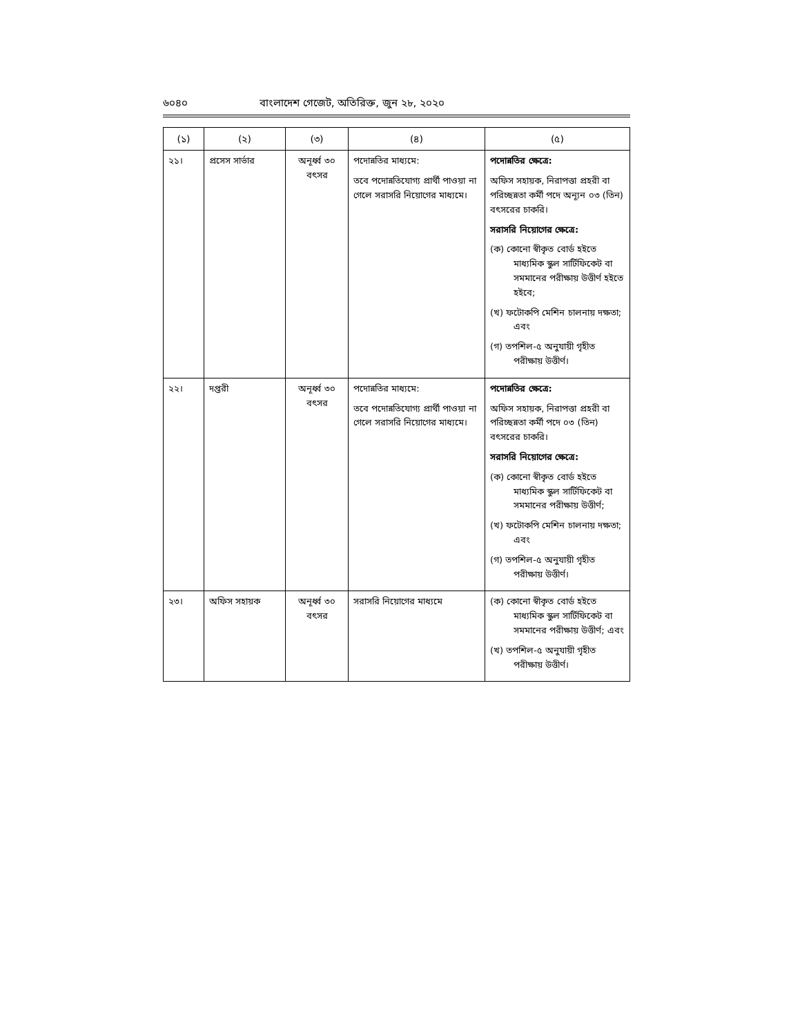৬০৪০ বাংলাদেশ গেজেট, অতিরিক্ত, জুন ২৮, ২০২০
| (১) | (২) | (৩) | (৪) | (৫) |
| --- | --- | --- | --- | --- |
| ২১। | প্রসেস সার্ভার | অনূর্ধ্ব ৩০ বৎসর | পদোন্নতির মাধ্যমে: তবে পদোন্নতিযোগ্য প্রার্থী পাওয়া না গেলে সরাসরি নিয়োগের মাধ্যমে। | পদোন্নতির ক্ষেত্রে: অফিস সহায়ক, নিরাপত্তা প্রহরী বা পরিচ্ছন্নতা কর্মী পদে অন্যূন ০৩ (তিন) বৎসরের চাকরি। সরাসরি নিয়োগের ক্ষেত্রে: (ক) কোনো স্বীকৃত বোর্ড হইতে মাধ্যমিক স্কুল সার্টিফিকেট বা সমমানের পরীক্ষায় উত্তীর্ণ হইতে হইবে; (খ) ফটোকপি মেশিন চালনায় দক্ষতা; এবং (গ) তপশিল-৫ অনুযায়ী গৃহীত পরীক্ষায় উত্তীর্ণ। |
| ২২। | দপ্তরী | অনূর্ধ্ব ৩০ বৎসর | পদোন্নতির মাধ্যমে: তবে পদোন্নতিযোগ্য প্রার্থী পাওয়া না গেলে সরাসরি নিয়োগের মাধ্যমে। | পদোন্নতির ক্ষেত্রে: অফিস সহায়ক, নিরাপত্তা প্রহরী বা পরিচ্ছন্নতা কর্মী পদে ০৩ (তিন) বৎসরের চাকরি। সরাসরি নিয়োগের ক্ষেত্রে: (ক) কোনো স্বীকৃত বোর্ড হইতে মাধ্যমিক স্কুল সার্টিফিকেট বা সমমানের পরীক্ষায় উত্তীর্ণ; (খ) ফটোকপি মেশিন চালনায় দক্ষতা; এবং (গ) তপশিল-৫ অনুযায়ী গৃহীত পরীক্ষায় উত্তীর্ণ। |
| ২৩। | অফিস সহায়ক | অনূর্ধ্ব ৩০ বৎসর | সরাসরি নিয়োগের মাধ্যমে | (ক) কোনো স্বীকৃত বোর্ড হইতে মাধ্যমিক স্কুল সার্টিফিকেট বা সমমানের পরীক্ষায় উত্তীর্ণ; এবং (খ) তপশিল-৫ অনুযায়ী গৃহীত পরীক্ষায় উত্তীর্ণ। |